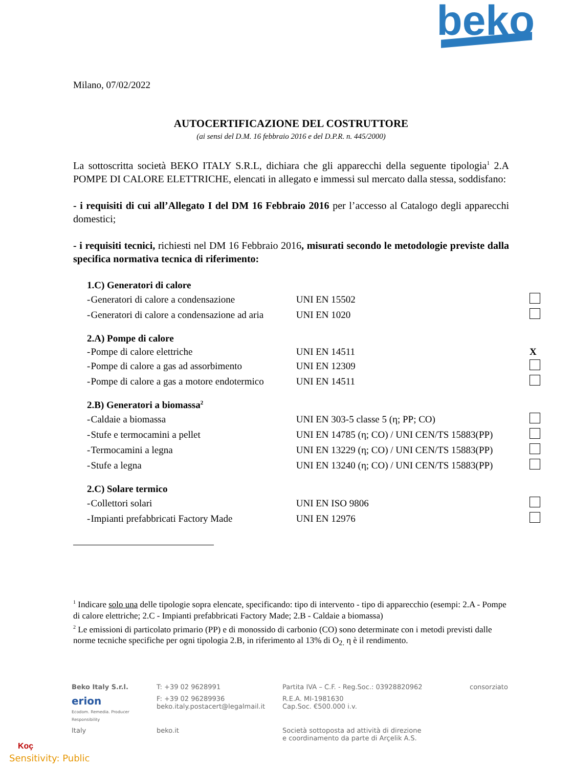beko
Milano, 07/02/2022
AUTOCERTIFICAZIONE DEL COSTRUTTORE
(ai sensi del D.M. 16 febbraio 2016 e del D.P.R. n. 445/2000)
La sottoscritta società BEKO ITALY S.R.L, dichiara che gli apparecchi della seguente tipologia<sup>1</sup> 2.A POMPE DI CALORE ELETTRICHE, elencati in allegato e immessi sul mercato dalla stessa, soddisfano:
- i requisiti di cui all’Allegato I del DM 16 Febbraio 2016 per l’accesso al Catalogo degli apparecchi domestici;
- i requisiti tecnici, richiesti nel DM 16 Febbraio 2016, misurati secondo le metodologie previste dalla specifica normativa tecnica di riferimento:
| 1.C) Generatori di calore | | | |
| - | Generatori di calore a condensazione | UNI EN 15502 | |
| - | Generatori di calore a condensazione ad aria | UNI EN 1020 | |
| 2.A) Pompe di calore | | | |
| - | Pompe di calore elettriche | UNI EN 14511 | X |
| - | Pompe di calore a gas ad assorbimento | UNI EN 12309 | |
| - | Pompe di calore a gas a motore endotermico | UNI EN 14511 | |
| 2.B) Generatori a biomassa<sup>2</sup> | | | |
| - | Caldaie a biomassa | UNI EN 303-5 classe 5 (η; PP; CO) | |
| - | Stufe e termocamini a pellet | UNI EN 14785 (η; CO) / UNI CEN/TS 15883(PP) | |
| - | Termocamini a legna | UNI EN 13229 (η; CO) / UNI CEN/TS 15883(PP) | |
| - | Stufe a legna | UNI EN 13240 (η; CO) / UNI CEN/TS 15883(PP) | |
| 2.C) Solare termico | | | |
| - | Collettori solari | UNI EN ISO 9806 | |
| - | Impianti prefabbricati Factory Made | UNI EN 12976 | |
<sup>1</sup> Indicare solo una delle tipologie sopra elencate, specificando: tipo di intervento - tipo di apparecchio (esempi: 2.A - Pompe di calore elettriche; 2.C - Impianti prefabbricati Factory Made; 2.B - Caldaie a biomassa)
<sup>2</sup> Le emissioni di particolato primario (PP) e di monossido di carbonio (CO) sono determinate con i metodi previsti dalle norme tecniche specifiche per ogni tipologia 2.B, in riferimento al 13% di O<sub>2.</sub> η è il rendimento.
| Beko Italy S.r.l. | T: +39 02 9628991 | Partita IVA – C.F. - Reg.Soc.: 03928820962 | consorziato |
| erion Ecodom. Remedia. Producer Responsibility | F: +39 02 96289936 beko.italy.postacert@legalmail.it | R.E.A. MI-1981630 Cap.Soc. €500.000 i.v. | |
| Italy | beko.it | Società sottoposta ad attività di direzione e coordinamento da parte di Arçelik A.S. | |
Koç
Sensitivity: Public